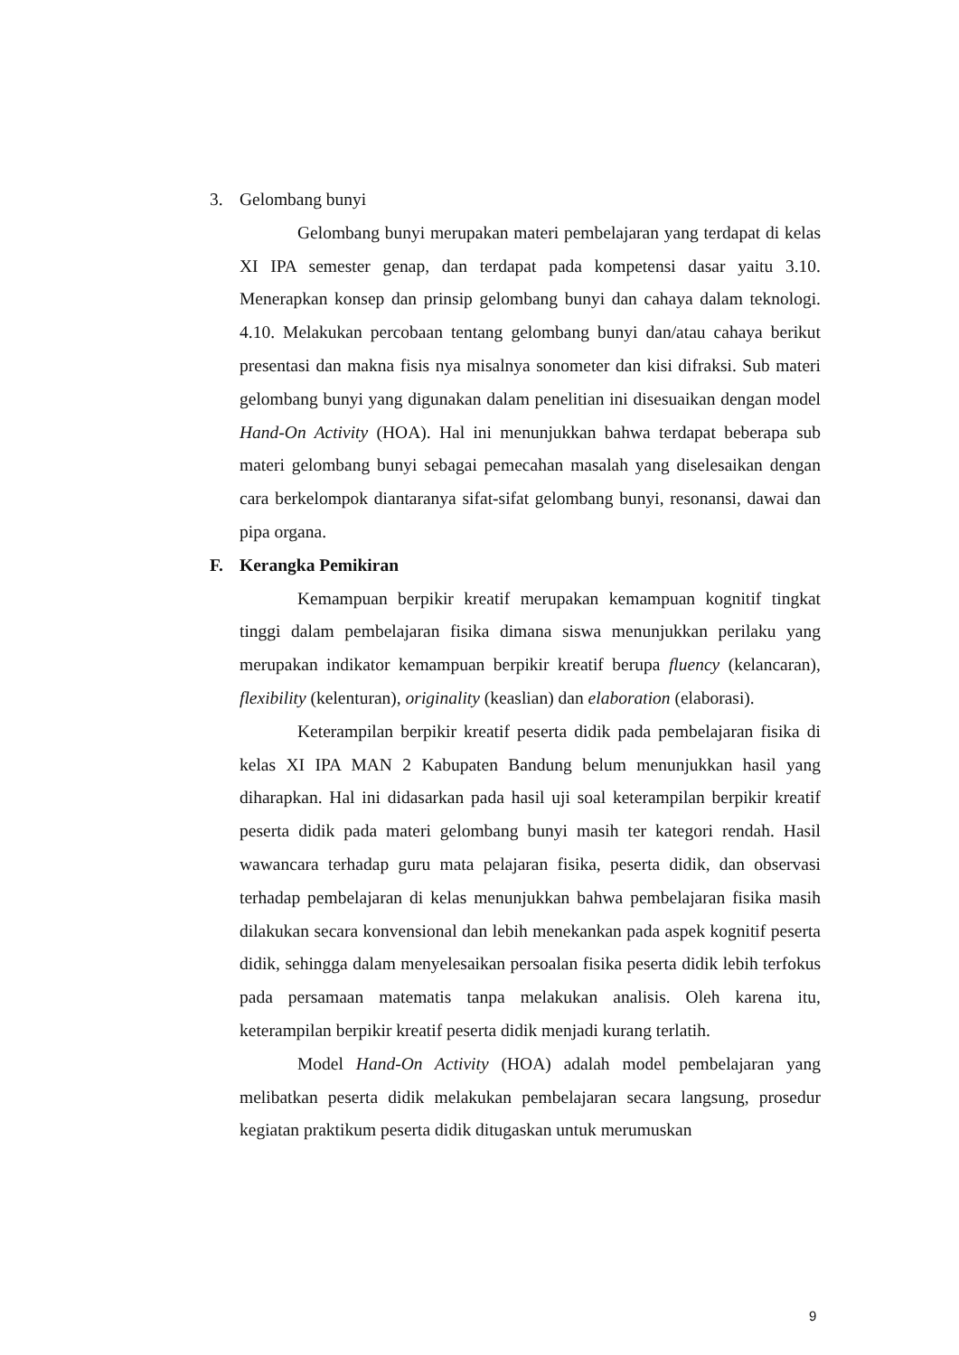3. Gelombang bunyi
Gelombang bunyi merupakan materi pembelajaran yang terdapat di kelas XI IPA semester genap, dan terdapat pada kompetensi dasar yaitu 3.10. Menerapkan konsep dan prinsip gelombang bunyi dan cahaya dalam teknologi. 4.10. Melakukan percobaan tentang gelombang bunyi dan/atau cahaya berikut presentasi dan makna fisis nya misalnya sonometer dan kisi difraksi. Sub materi gelombang bunyi yang digunakan dalam penelitian ini disesuaikan dengan model Hand-On Activity (HOA). Hal ini menunjukkan bahwa terdapat beberapa sub materi gelombang bunyi sebagai pemecahan masalah yang diselesaikan dengan cara berkelompok diantaranya sifat-sifat gelombang bunyi, resonansi, dawai dan pipa organa.
F. Kerangka Pemikiran
Kemampuan berpikir kreatif merupakan kemampuan kognitif tingkat tinggi dalam pembelajaran fisika dimana siswa menunjukkan perilaku yang merupakan indikator kemampuan berpikir kreatif berupa fluency (kelancaran), flexibility (kelenturan), originality (keaslian) dan elaboration (elaborasi).
Keterampilan berpikir kreatif peserta didik pada pembelajaran fisika di kelas XI IPA MAN 2 Kabupaten Bandung belum menunjukkan hasil yang diharapkan. Hal ini didasarkan pada hasil uji soal keterampilan berpikir kreatif peserta didik pada materi gelombang bunyi masih ter kategori rendah. Hasil wawancara terhadap guru mata pelajaran fisika, peserta didik, dan observasi terhadap pembelajaran di kelas menunjukkan bahwa pembelajaran fisika masih dilakukan secara konvensional dan lebih menekankan pada aspek kognitif peserta didik, sehingga dalam menyelesaikan persoalan fisika peserta didik lebih terfokus pada persamaan matematis tanpa melakukan analisis. Oleh karena itu, keterampilan berpikir kreatif peserta didik menjadi kurang terlatih.
Model Hand-On Activity (HOA) adalah model pembelajaran yang melibatkan peserta didik melakukan pembelajaran secara langsung, prosedur kegiatan praktikum peserta didik ditugaskan untuk merumuskan
9